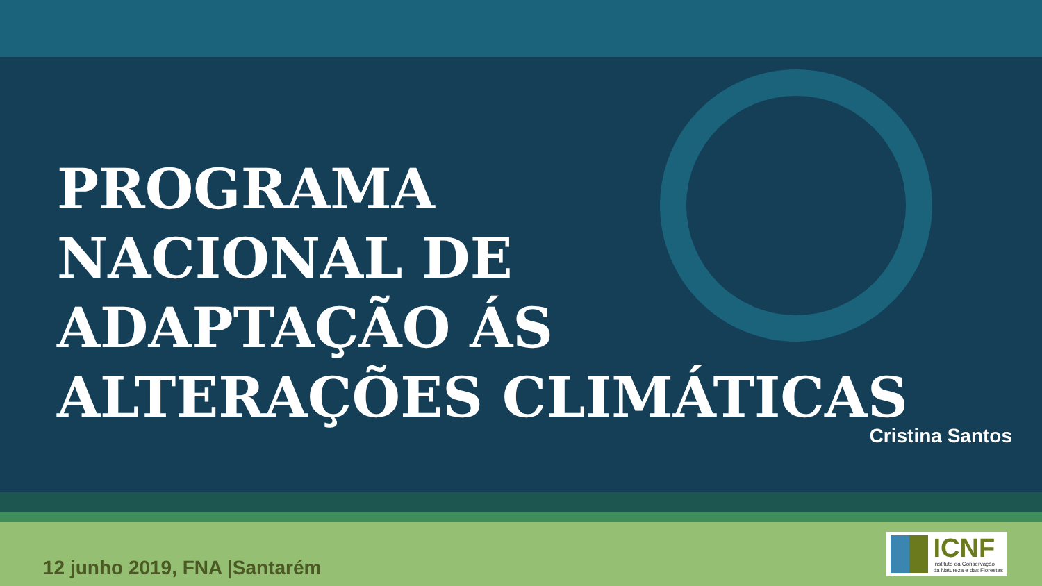PROGRAMA
NACIONAL DE
ADAPTAÇÃO ÁS
ALTERAÇÕES CLIMÁTICAS
Cristina Santos
12 junho 2019, FNA |Santarém
ICNF
Instituto da Conservação
da Natureza e das Florestas